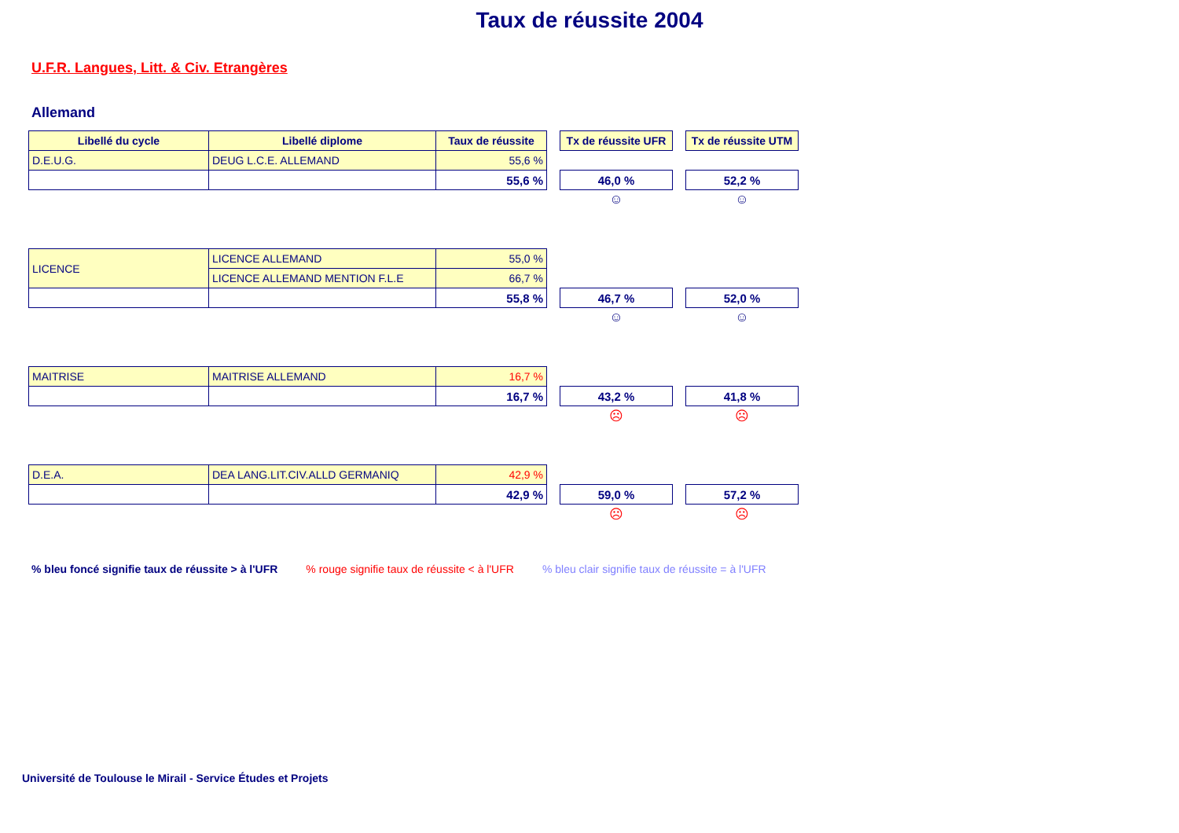Taux de réussite 2004
U.F.R. Langues, Litt. & Civ. Etrangères
Allemand
| Libellé du cycle | Libellé diplome | Taux de réussite | | Tx de réussite UFR | | Tx de réussite UTM |
| D.E.U.G. | DEUG L.C.E. ALLEMAND | 55,6 % | | | | |
| | | 55,6 % | | 46,0 % | | 52,2 % |
| | | | | ☺ | | ☺ |
| LICENCE | LICENCE ALLEMAND | 55,0 % | | | | |
| | LICENCE ALLEMAND MENTION F.L.E | 66,7 % | | | | |
| | | 55,8 % | | 46,7 % | | 52,0 % |
| | | | | ☺ | | ☺ |
| MAITRISE | MAITRISE ALLEMAND | 16,7 % | | | | |
| | | 16,7 % | | 43,2 % | | 41,8 % |
| | | | | ☹ | | ☹ |
| D.E.A. | DEA LANG.LIT.CIV.ALLD GERMANIQ | 42,9 % | | | | |
| | | 42,9 % | | 59,0 % | | 57,2 % |
| | | | | ☹ | | ☹ |
% bleu foncé signifie taux de réussite > à l'UFR % rouge signifie taux de réussite < à l'UFR % bleu clair signifie taux de réussite = à l'UFR
Université de Toulouse le Mirail - Service Études et Projets